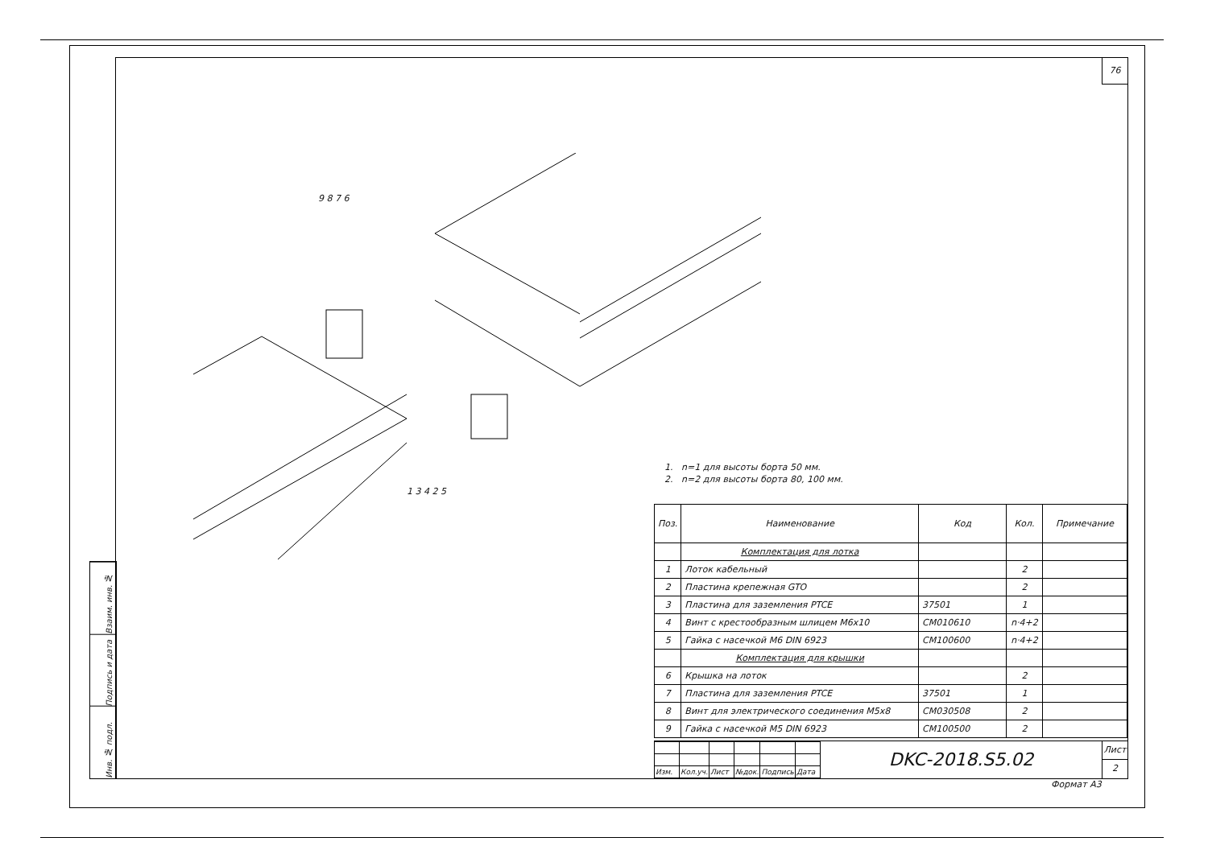76
Взаим. инв. №
Подпись и дата
Инв. № подл.
9 8 7 6
1. n=1 для высоты борта 50 мм.
2. n=2 для высоты борта 80, 100 мм.
1 3 4 2 5
| Поз. | Наименование | Код | Кол. | Примечание |
| --- | --- | --- | --- | --- |
| | Комплектация для лотка | | | |
| 1 | Лоток кабельный | | 2 | |
| 2 | Пластина крепежная GTO | | 2 | |
| 3 | Пластина для заземления PTCE | 37501 | 1 | |
| 4 | Винт с крестообразным шлицем M6x10 | CM010610 | n·4+2 | |
| 5 | Гайка с насечкой M6 DIN 6923 | CM100600 | n·4+2 | |
| | Комплектация для крышки | | | |
| 6 | Крышка на лоток | | 2 | |
| 7 | Пластина для заземления PTCE | 37501 | 1 | |
| 8 | Винт для электрического соединения M5x8 | CM030508 | 2 | |
| 9 | Гайка с насечкой M5 DIN 6923 | CM100500 | 2 | |
| Изм. | Кол.уч. | Лист | №док. | Подпись | Дата |
DKC-2018.S5.02
Лист
2
Формат А3